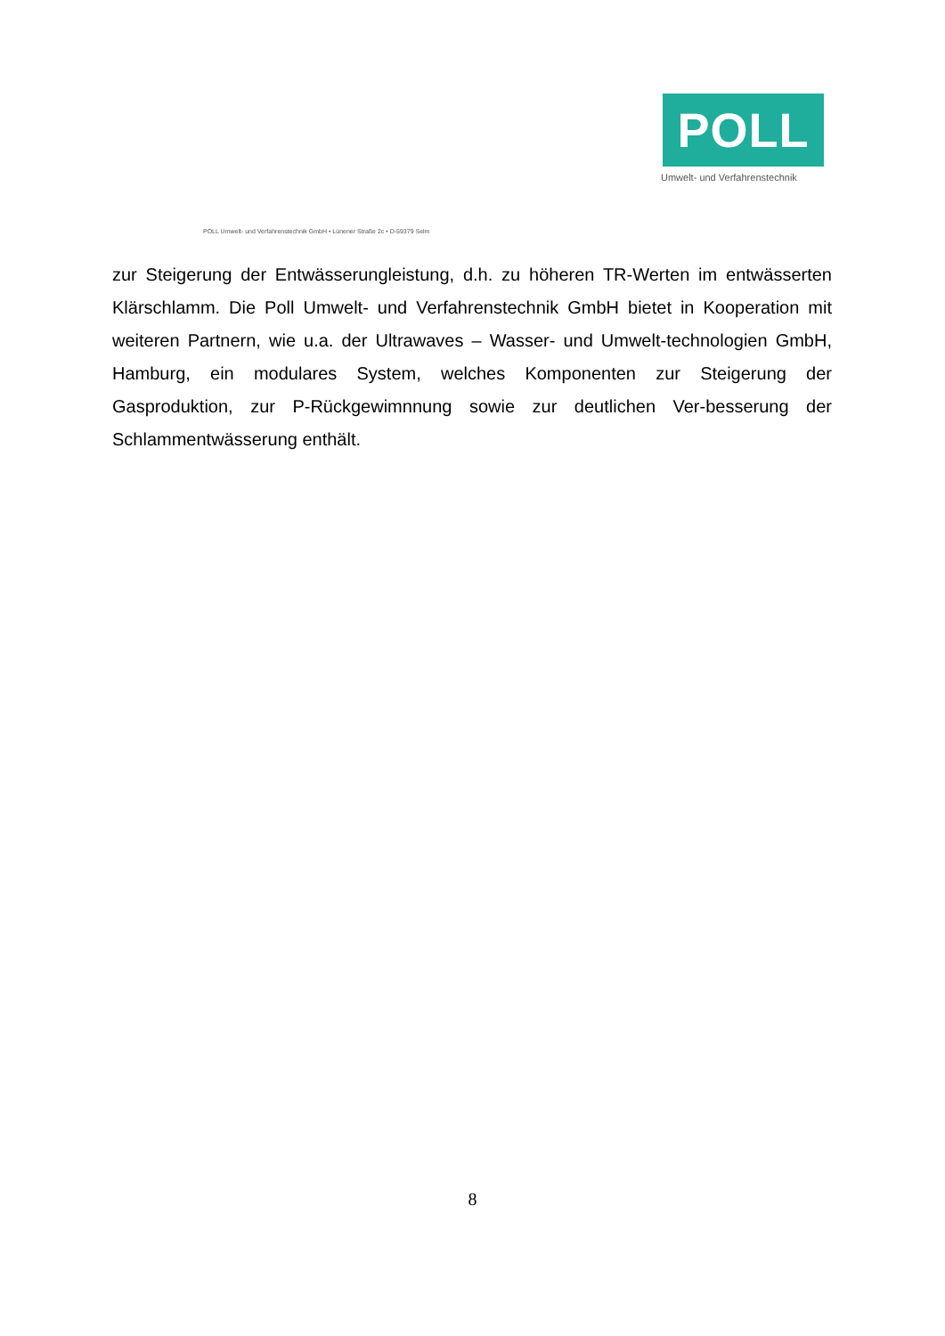POLL
Umwelt- und Verfahrenstechnik
POLL Umwelt- und Verfahrenstechnik GmbH • Lünener Straße 2c • D-59379 Selm
zur Steigerung der Entwässerungleistung, d.h. zu höheren TR-Werten im entwässerten Klärschlamm. Die Poll Umwelt- und Verfahrenstechnik GmbH bietet in Kooperation mit weiteren Partnern, wie u.a. der Ultrawaves – Wasser- und Umwelt-technologien GmbH, Hamburg, ein modulares System, welches Komponenten zur Steigerung der Gasproduktion, zur P-Rückgewimnnung sowie zur deutlichen Ver-besserung der Schlammentwässerung enthält.
8